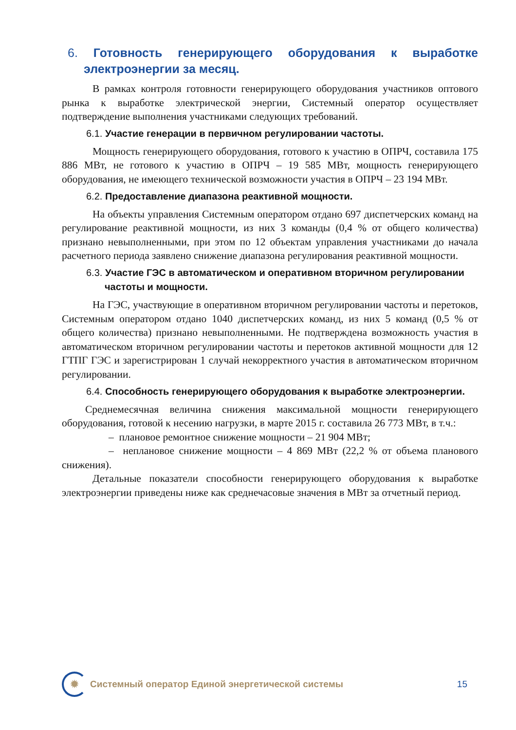6. Готовность генерирующего оборудования к выработке электроэнергии за месяц.
В рамках контроля готовности генерирующего оборудования участников оптового рынка к выработке электрической энергии, Системный оператор осуществляет подтверждение выполнения участниками следующих требований.
6.1. Участие генерации в первичном регулировании частоты.
Мощность генерирующего оборудования, готового к участию в ОПРЧ, составила 175 886 МВт, не готового к участию в ОПРЧ – 19 585 МВт, мощность генерирующего оборудования, не имеющего технической возможности участия в ОПРЧ – 23 194 МВт.
6.2. Предоставление диапазона реактивной мощности.
На объекты управления Системным оператором отдано 697 диспетчерских команд на регулирование реактивной мощности, из них 3 команды (0,4 % от общего количества) признано невыполненными, при этом по 12 объектам управления участниками до начала расчетного периода заявлено снижение диапазона регулирования реактивной мощности.
6.3. Участие ГЭС в автоматическом и оперативном вторичном регулировании частоты и мощности.
На ГЭС, участвующие в оперативном вторичном регулировании частоты и перетоков, Системным оператором отдано 1040 диспетчерских команд, из них 5 команд (0,5 % от общего количества) признано невыполненными. Не подтверждена возможность участия в автоматическом вторичном регулировании частоты и перетоков активной мощности для 12 ГТПГ ГЭС и зарегистрирован 1 случай некорректного участия в автоматическом вторичном регулировании.
6.4. Способность генерирующего оборудования к выработке электроэнергии.
Среднемесячная величина снижения максимальной мощности генерирующего оборудования, готовой к несению нагрузки, в марте 2015 г. составила 26 773 МВт, в т.ч.:
– плановое ремонтное снижение мощности – 21 904 МВт;
– неплановое снижение мощности – 4 869 МВт (22,2 % от объема планового снижения).
Детальные показатели способности генерирующего оборудования к выработке электроэнергии приведены ниже как среднечасовые значения в МВт за отчетный период.
✹
Системный оператор Единой энергетической системы
15